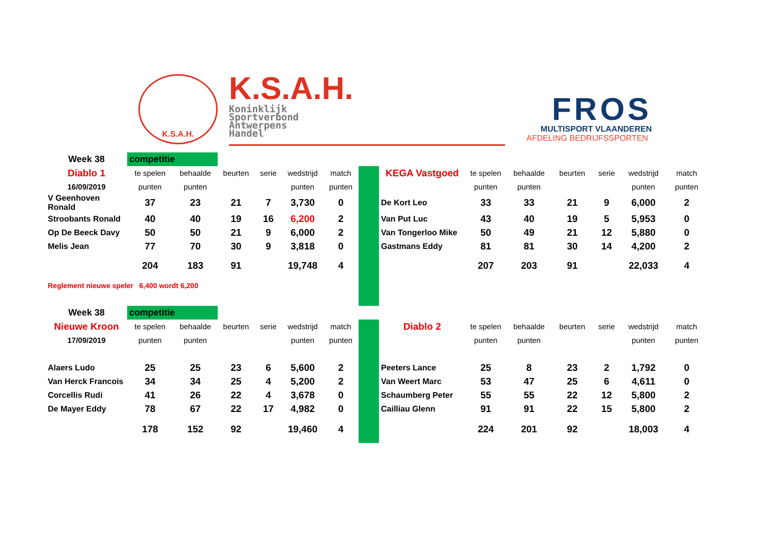K.S.A.H.
K.S.A.H.
Koninklijk
Sportverbond
Antwerpens
Handel
FROS
MULTISPORT VLAANDEREN
AFDELING BEDRIJFSSPORTEN
| Week 38 | competitie | | | | | | | | | | | | | |
| Diablo 1 | te spelen | behaalde | beurten | serie | wedstrijd | match | | KEGA Vastgoed | te spelen | behaalde | beurten | serie | wedstrijd | match |
| 16/09/2019 | punten | punten | | | punten | punten | | | punten | punten | | | punten | punten |
| V Geenhoven Ronald | 37 | 23 | 21 | 7 | 3,730 | 0 | | De Kort Leo | 33 | 33 | 21 | 9 | 6,000 | 2 |
| Stroobants Ronald | 40 | 40 | 19 | 16 | 6,200 | 2 | | Van Put Luc | 43 | 40 | 19 | 5 | 5,953 | 0 |
| Op De Beeck Davy | 50 | 50 | 21 | 9 | 6,000 | 2 | | Van Tongerloo Mike | 50 | 49 | 21 | 12 | 5,880 | 0 |
| Melis Jean | 77 | 70 | 30 | 9 | 3,818 | 0 | | Gastmans Eddy | 81 | 81 | 30 | 14 | 4,200 | 2 |
| | 204 | 183 | 91 | | 19,748 | 4 | | | 207 | 203 | 91 | | 22,033 | 4 |
| Reglement nieuwe speler 6,400 wordt 6,200 | | | | | | | | | | | | | | |
| Week 38 | competitie | | | | | | | | | | | | | |
| Nieuwe Kroon | te spelen | behaalde | beurten | serie | wedstrijd | match | | Diablo 2 | te spelen | behaalde | beurten | serie | wedstrijd | match |
| 17/09/2019 | punten | punten | | | punten | punten | | | punten | punten | | | punten | punten |
| Alaers Ludo | 25 | 25 | 23 | 6 | 5,600 | 2 | | Peeters Lance | 25 | 8 | 23 | 2 | 1,792 | 0 |
| Van Herck Francois | 34 | 34 | 25 | 4 | 5,200 | 2 | | Van Weert Marc | 53 | 47 | 25 | 6 | 4,611 | 0 |
| Corcellis Rudi | 41 | 26 | 22 | 4 | 3,678 | 0 | | Schaumberg Peter | 55 | 55 | 22 | 12 | 5,800 | 2 |
| De Mayer Eddy | 78 | 67 | 22 | 17 | 4,982 | 0 | | Cailliau Glenn | 91 | 91 | 22 | 15 | 5,800 | 2 |
| | 178 | 152 | 92 | | 19,460 | 4 | | | 224 | 201 | 92 | | 18,003 | 4 |